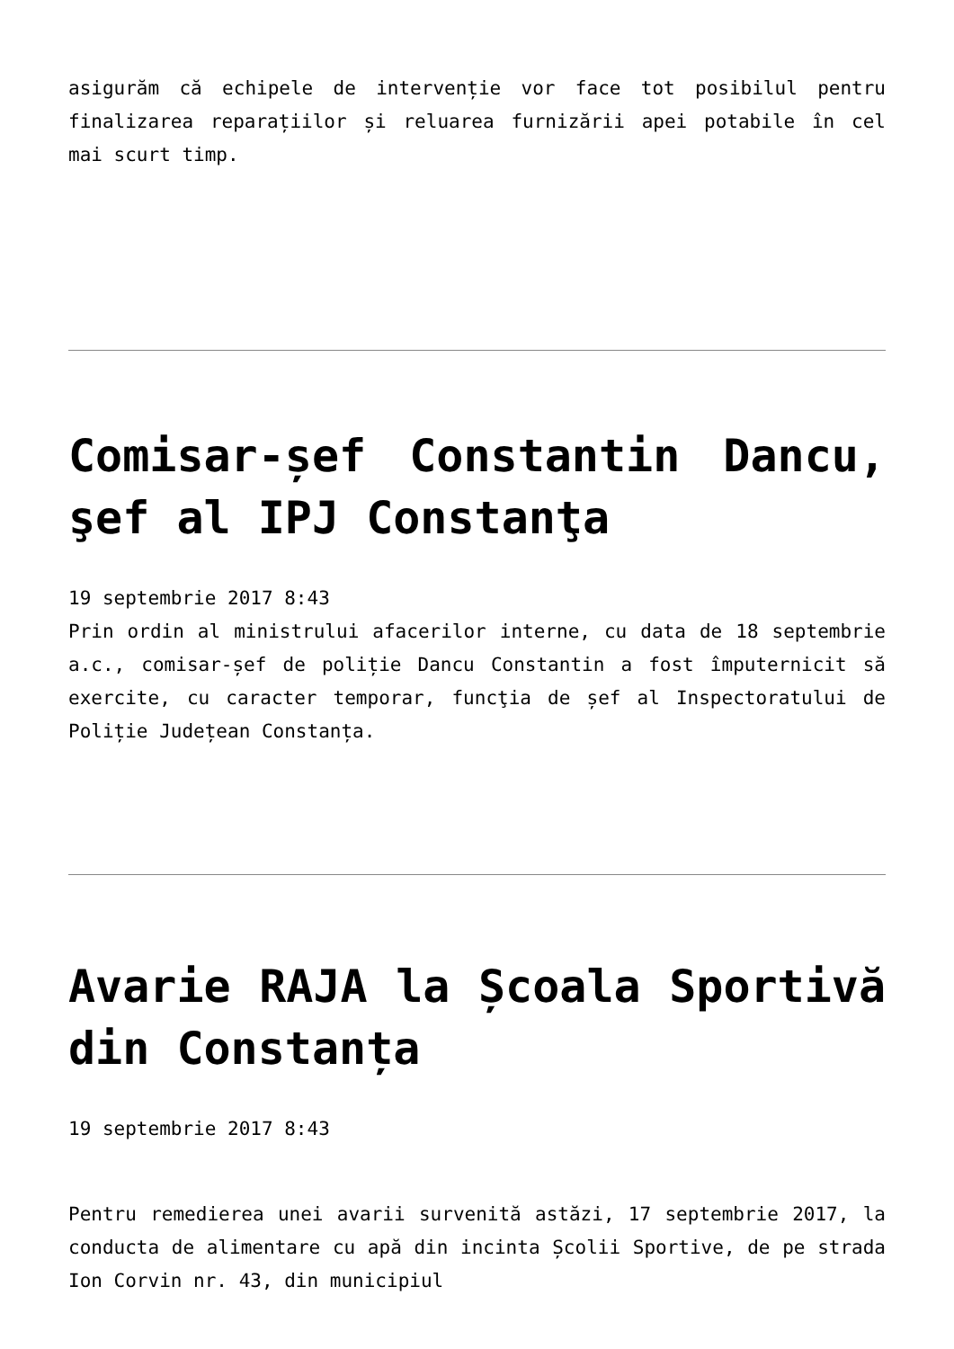asigurăm că echipele de intervenție vor face tot posibilul pentru finalizarea reparațiilor și reluarea furnizării apei potabile în cel mai scurt timp.
Comisar-șef Constantin Dancu, şef al IPJ Constanţa
19 septembrie 2017 8:43
Prin ordin al ministrului afacerilor interne, cu data de 18 septembrie a.c., comisar-șef de poliție Dancu Constantin a fost împuternicit să exercite, cu caracter temporar, funcţia de șef al Inspectoratului de Poliție Județean Constanța.
Avarie RAJA la Școala Sportivă din Constanța
19 septembrie 2017 8:43
Pentru remedierea unei avarii survenită astăzi, 17 septembrie 2017, la conducta de alimentare cu apă din incinta Școlii Sportive, de pe strada Ion Corvin nr. 43, din municipiul